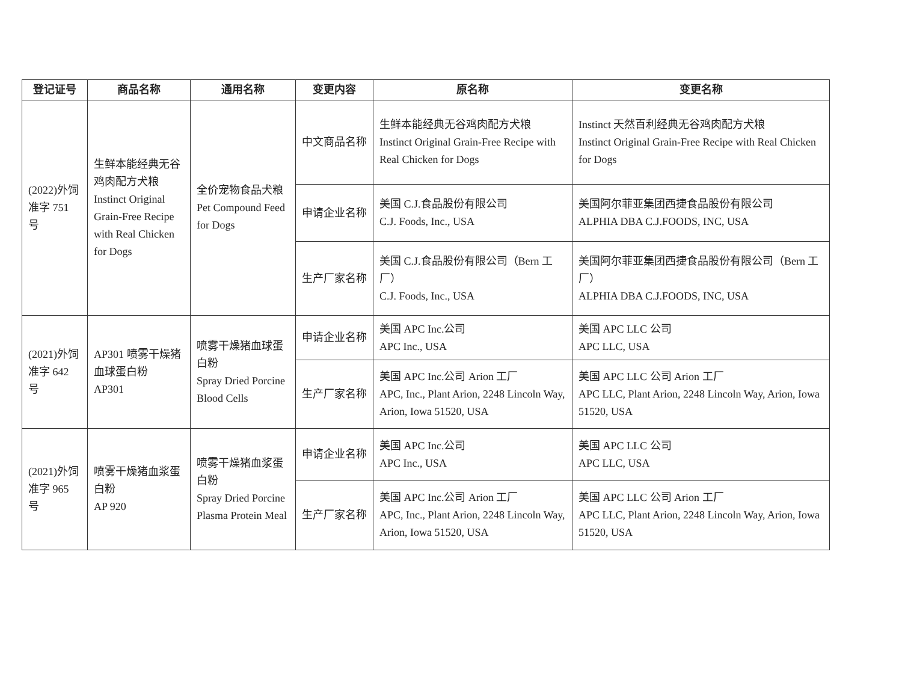| 登记证号 | 商品名称 | 通用名称 | 变更内容 | 原名称 | 变更名称 |
| --- | --- | --- | --- | --- | --- |
| (2022)外饲准字 751 号 | 生鲜本能经典无谷鸡肉配方犬粮 Instinct Original Grain-Free Recipe with Real Chicken for Dogs | 全价宠物食品犬粮 Pet Compound Feed for Dogs | 中文商品名称 | 生鲜本能经典无谷鸡肉配方犬粮 Instinct Original Grain-Free Recipe with Real Chicken for Dogs | Instinct 天然百利经典无谷鸡肉配方犬粮 Instinct Original Grain-Free Recipe with Real Chicken for Dogs |
| | | | 申请企业名称 | 美国 C.J.食品股份有限公司 C.J. Foods, Inc., USA | 美国阿尔菲亚集团西捷食品股份有限公司 ALPHIA DBA C.J.FOODS, INC, USA |
| | | | 生产厂家名称 | 美国 C.J.食品股份有限公司（Bern 工厂） C.J. Foods, Inc., USA | 美国阿尔菲亚集团西捷食品股份有限公司（Bern 工厂） ALPHIA DBA C.J.FOODS, INC, USA |
| (2021)外饲准字 642 号 | AP301 喷雾干燥猪血球蛋白粉 AP301 | 喷雾干燥猪血球蛋白粉 Spray Dried Porcine Blood Cells | 申请企业名称 | 美国 APC Inc.公司 APC Inc., USA | 美国 APC LLC 公司 APC LLC, USA |
| | | | 生产厂家名称 | 美国 APC Inc.公司 Arion 工厂 APC, Inc., Plant Arion, 2248 Lincoln Way, Arion, Iowa 51520, USA | 美国 APC LLC 公司 Arion 工厂 APC LLC, Plant Arion, 2248 Lincoln Way, Arion, Iowa 51520, USA |
| (2021)外饲准字 965 号 | 喷雾干燥猪血浆蛋白粉 AP 920 | 喷雾干燥猪血浆蛋白粉 Spray Dried Porcine Plasma Protein Meal | 申请企业名称 | 美国 APC Inc.公司 APC Inc., USA | 美国 APC LLC 公司 APC LLC, USA |
| | | | 生产厂家名称 | 美国 APC Inc.公司 Arion 工厂 APC, Inc., Plant Arion, 2248 Lincoln Way, Arion, Iowa 51520, USA | 美国 APC LLC 公司 Arion 工厂 APC LLC, Plant Arion, 2248 Lincoln Way, Arion, Iowa 51520, USA |